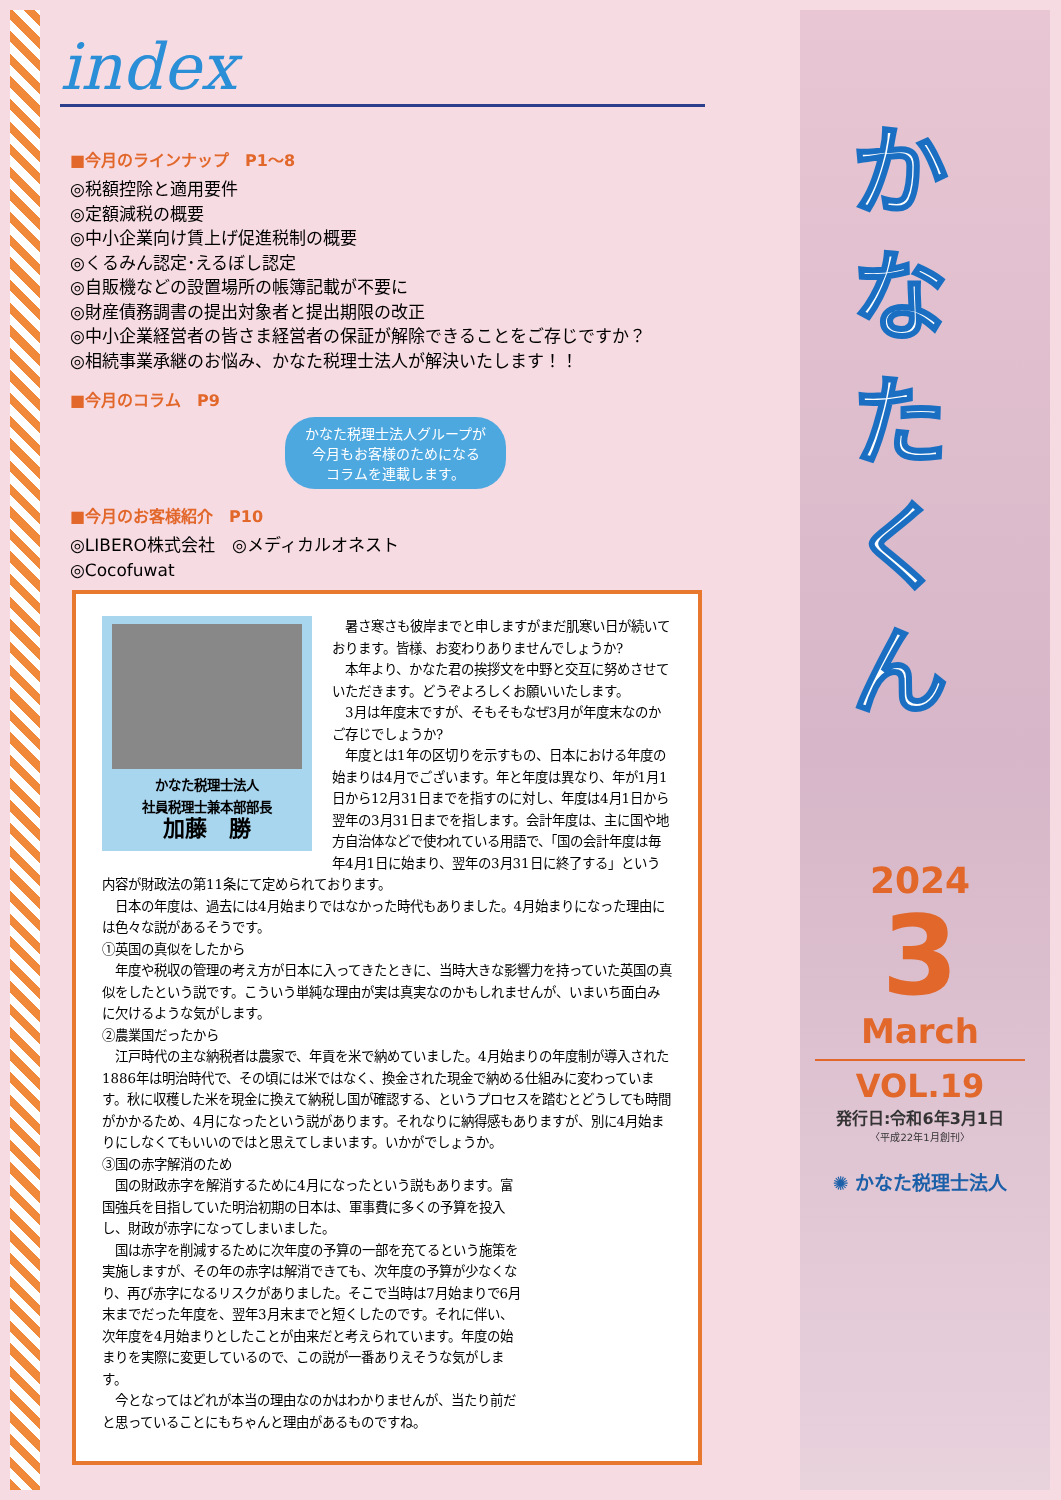index
■今月のラインナップ　P1～8
◎税額控除と適用要件
◎定額減税の概要
◎中小企業向け賃上げ促進税制の概要
◎くるみん認定･えるぼし認定
◎自販機などの設置場所の帳簿記載が不要に
◎財産債務調書の提出対象者と提出期限の改正
◎中小企業経営者の皆さま経営者の保証が解除できることをご存じですか？
◎相続事業承継のお悩み、かなた税理士法人が解決いたします！！
■今月のコラム　P9
かなた税理士法人グループが
今月もお客様のためになる
コラムを連載します。
■今月のお客様紹介　P10
◎LIBERO株式会社　◎メディカルオネスト
◎Cocofuwat
かなた税理士法人
社員税理士兼本部部長
加藤　勝
　暑さ寒さも彼岸までと申しますがまだ肌寒い日が続いております。皆様、お変わりありませんでしょうか?
　本年より、かなた君の挨拶文を中野と交互に努めさせていただきます。どうぞよろしくお願いいたします。
　3月は年度末ですが、そもそもなぜ3月が年度末なのかご存じでしょうか?
　年度とは1年の区切りを示すもの、日本における年度の始まりは4月でございます。年と年度は異なり、年が1月1日から12月31日までを指すのに対し、年度は4月1日から翌年の3月31日までを指します。会計年度は、主に国や地方自治体などで使われている用語で、「国の会計年度は毎年4月1日に始まり、翌年の3月31日に終了する」という内容が財政法の第11条にて定められております。
　日本の年度は、過去には4月始まりではなかった時代もありました。4月始まりになった理由には色々な説があるそうです。
①英国の真似をしたから
　年度や税収の管理の考え方が日本に入ってきたときに、当時大きな影響力を持っていた英国の真似をしたという説です。こういう単純な理由が実は真実なのかもしれませんが、いまいち面白みに欠けるような気がします。
②農業国だったから
　江戸時代の主な納税者は農家で、年貢を米で納めていました。4月始まりの年度制が導入された1886年は明治時代で、その頃には米ではなく、換金された現金で納める仕組みに変わっています。秋に収穫した米を現金に換えて納税し国が確認する、というプロセスを踏むとどうしても時間がかかるため、4月になったという説があります。それなりに納得感もありますが、別に4月始まりにしなくてもいいのではと思えてしまいます。いかがでしょうか。
③国の赤字解消のため
　国の財政赤字を解消するために4月になったという説もあります。富国強兵を目指していた明治初期の日本は、軍事費に多くの予算を投入し、財政が赤字になってしまいました。
　国は赤字を削減するために次年度の予算の一部を充てるという施策を実施しますが、その年の赤字は解消できても、次年度の予算が少なくなり、再び赤字になるリスクがありました。そこで当時は7月始まりで6月末までだった年度を、翌年3月末までと短くしたのです。それに伴い、次年度を4月始まりとしたことが由来だと考えられています。年度の始まりを実際に変更しているので、この説が一番ありえそうな気がします。
　今となってはどれが本当の理由なのかはわかりませんが、当たり前だと思っていることにもちゃんと理由があるものですね。
か
な
た
く
ん
2024
3
March
VOL.19
発行日:令和6年3月1日
〈平成22年1月創刊〉
✺ かなた税理士法人